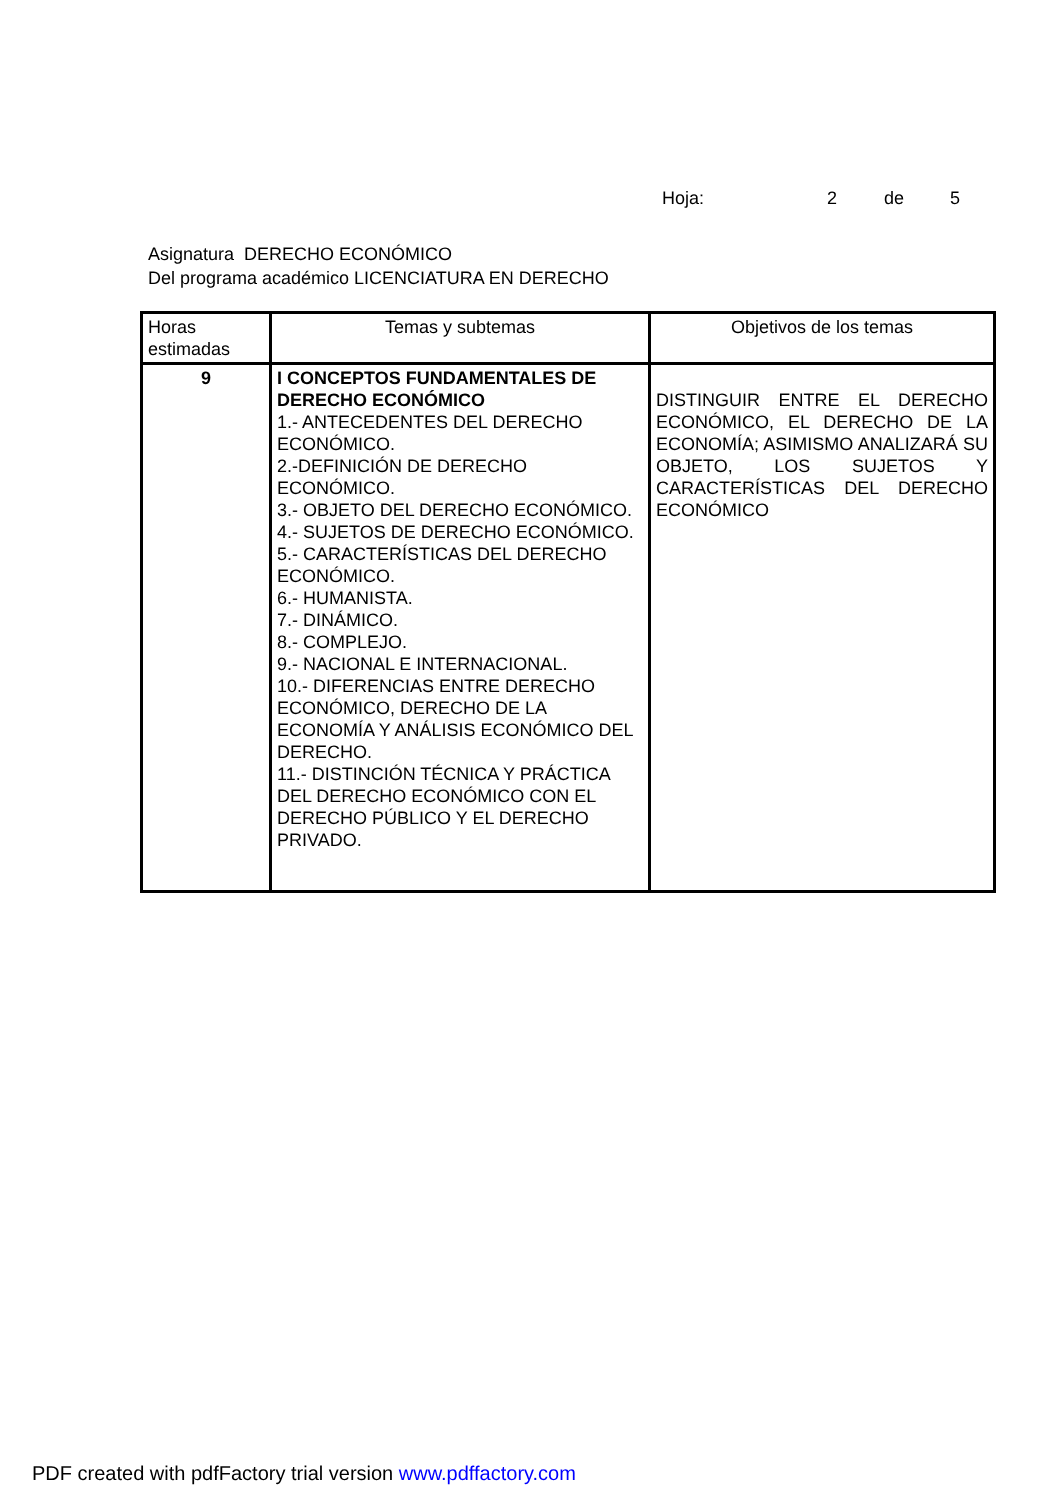Hoja: 2 de 5
Asignatura DERECHO ECONÓMICO
Del programa académico LICENCIATURA EN DERECHO
| Horas estimadas | Temas y subtemas | Objetivos de los temas |
| --- | --- | --- |
| 9 | I CONCEPTOS FUNDAMENTALES DE DERECHO ECONÓMICO 1.- ANTECEDENTES DEL DERECHO ECONÓMICO. 2.-DEFINICIÓN DE DERECHO ECONÓMICO. 3.- OBJETO DEL DERECHO ECONÓMICO. 4.- SUJETOS DE DERECHO ECONÓMICO. 5.- CARACTERÍSTICAS DEL DERECHO ECONÓMICO. 6.- HUMANISTA. 7.- DINÁMICO. 8.- COMPLEJO. 9.- NACIONAL E INTERNACIONAL. 10.- DIFERENCIAS ENTRE DERECHO ECONÓMICO, DERECHO DE LA ECONOMÍA Y ANÁLISIS ECONÓMICO DEL DERECHO. 11.- DISTINCIÓN TÉCNICA Y PRÁCTICA DEL DERECHO ECONÓMICO CON EL DERECHO PÚBLICO Y EL DERECHO PRIVADO. | DISTINGUIR ENTRE EL DERECHO ECONÓMICO, EL DERECHO DE LA ECONOMÍA; ASIMISMO ANALIZARÁ SU OBJETO, LOS SUJETOS Y CARACTERÍSTICAS DEL DERECHO ECONÓMICO |
PDF created with pdfFactory trial version www.pdffactory.com